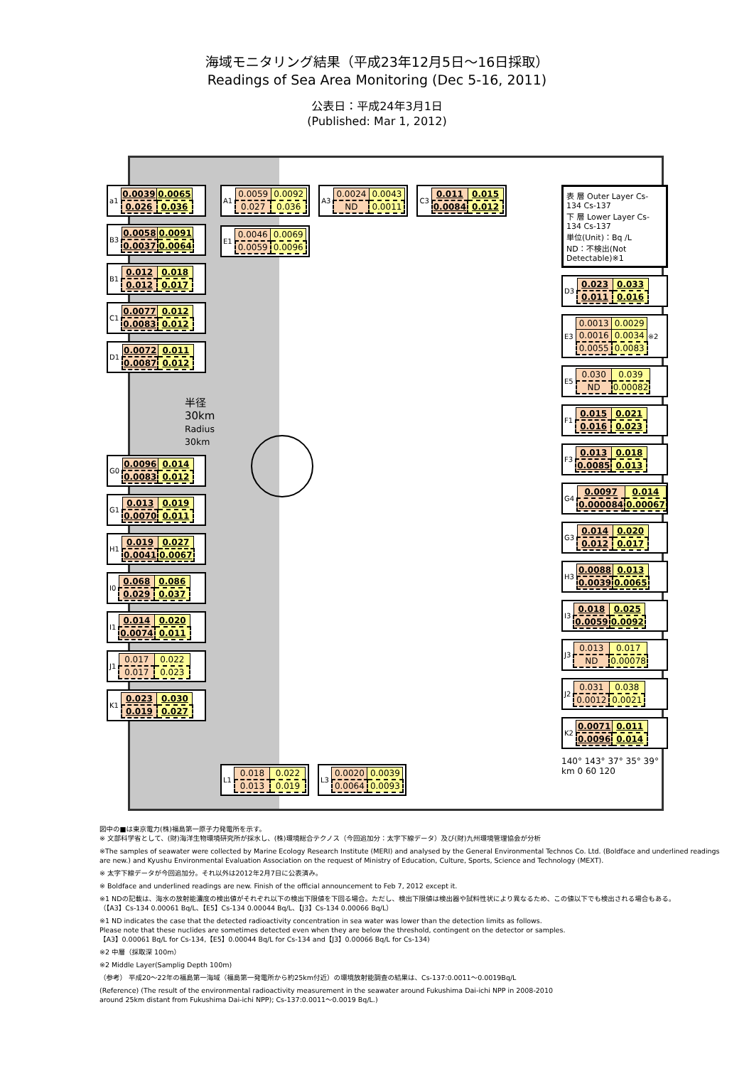海域モニタリング結果（平成23年12月5日～16日採取）
Readings of Sea Area Monitoring (Dec 5-16, 2011)
公表日：平成24年3月1日
(Published: Mar 1, 2012)
a1
| 0.0039 | 0.0065 |
| 0.026 | 0.036 |
B3
| 0.0058 | 0.0091 |
| 0.0037 | 0.0064 |
B1
| 0.012 | 0.018 |
| 0.012 | 0.017 |
C1
| 0.0077 | 0.012 |
| 0.0083 | 0.012 |
D1
| 0.0072 | 0.011 |
| 0.0087 | 0.012 |
半径30km
Radius 30km
G0
| 0.0096 | 0.014 |
| 0.0083 | 0.012 |
G1
| 0.013 | 0.019 |
| 0.0070 | 0.011 |
H1
| 0.019 | 0.027 |
| 0.0041 | 0.0067 |
I0
| 0.068 | 0.086 |
| 0.029 | 0.037 |
I1
| 0.014 | 0.020 |
| 0.0074 | 0.011 |
J1
| 0.017 | 0.022 |
| 0.017 | 0.023 |
K1
| 0.023 | 0.030 |
| 0.019 | 0.027 |
A1
| 0.0059 | 0.0092 |
| 0.027 | 0.036 |
A3
| 0.0024 | 0.0043 |
| ND | 0.0011 |
C3
| 0.011 | 0.015 |
| 0.0084 | 0.012 |
E1
| 0.0046 | 0.0069 |
| 0.0059 | 0.0096 |
L1
| 0.018 | 0.022 |
| 0.013 | 0.019 |
L3
| 0.0020 | 0.0039 |
| 0.0064 | 0.0093 |
表 層 Outer Layer Cs-134 Cs-137
下 層 Lower Layer Cs-134 Cs-137
単位(Unit)：Bq /L
ND：不検出(Not Detectable)※1
D3
| 0.023 | 0.033 |
| 0.011 | 0.016 |
E3
| 0.0013 | 0.0029 |
| 0.0016 | 0.0034 |
| 0.0055 | 0.0083 |
※2
E5
| 0.030 | 0.039 |
| ND | 0.00082 |
F1
| 0.015 | 0.021 |
| 0.016 | 0.023 |
F3
| 0.013 | 0.018 |
| 0.0085 | 0.013 |
G4
| 0.0097 | 0.014 |
| 0.000084 | 0.00067 |
G3
| 0.014 | 0.020 |
| 0.012 | 0.017 |
H3
| 0.0088 | 0.013 |
| 0.0039 | 0.0065 |
I3
| 0.018 | 0.025 |
| 0.0059 | 0.0092 |
J3
| 0.013 | 0.017 |
| ND | 0.00078 |
J2
| 0.031 | 0.038 |
| 0.0012 | 0.0021 |
K2
| 0.0071 | 0.011 |
| 0.0096 | 0.014 |
140° 143° 37° 35° 39° km 0 60 120
図中の■は東京電力(株)福島第一原子力発電所を示す。
※ 文部科学省として、(財)海洋生物環境研究所が採水し、(株)環境総合テクノス（今回追加分：太字下線データ）及び(財)九州環境管理協会が分析
※The samples of seawater were collected by Marine Ecology Research Institute (MERI) and analysed by the General Environmental Technos Co. Ltd. (Boldface and underlined readings are new.) and Kyushu Environmental Evaluation Association on the request of Ministry of Education, Culture, Sports, Science and Technology (MEXT).
※ 太字下線データが今回追加分。それ以外は2012年2月7日に公表済み。
※ Boldface and underlined readings are new. Finish of the official announcement to Feb 7, 2012 except it.
※1 NDの記載は、海水の放射能濃度の検出値がそれぞれ以下の検出下限値を下回る場合。ただし、検出下限値は検出器や試料性状により異なるため、この値以下でも検出される場合もある。
（【A3】Cs-134 0.00061 Bq/L、【E5】Cs-134 0.00044 Bq/L、【J3】Cs-134 0.00066 Bq/L）
※1 ND indicates the case that the detected radioactivity concentration in sea water was lower than the detection limits as follows.
Please note that these nuclides are sometimes detected even when they are below the threshold, contingent on the detector or samples.
【A3】0.00061 Bq/L for Cs-134,【E5】0.00044 Bq/L for Cs-134 and【J3】0.00066 Bq/L for Cs-134)
※2 中層（採取深 100m）
※2 Middle Layer(Samplig Depth 100m)
（参考） 平成20～22年の福島第一海域（福島第一発電所から約25km付近）の環境放射能調査の結果は、Cs-137:0.0011～0.0019Bq/L
(Reference) (The result of the environmental radioactivity measurement in the seawater around Fukushima Dai-ichi NPP in 2008-2010
around 25km distant from Fukushima Dai-ichi NPP); Cs-137:0.0011～0.0019 Bq/L.)